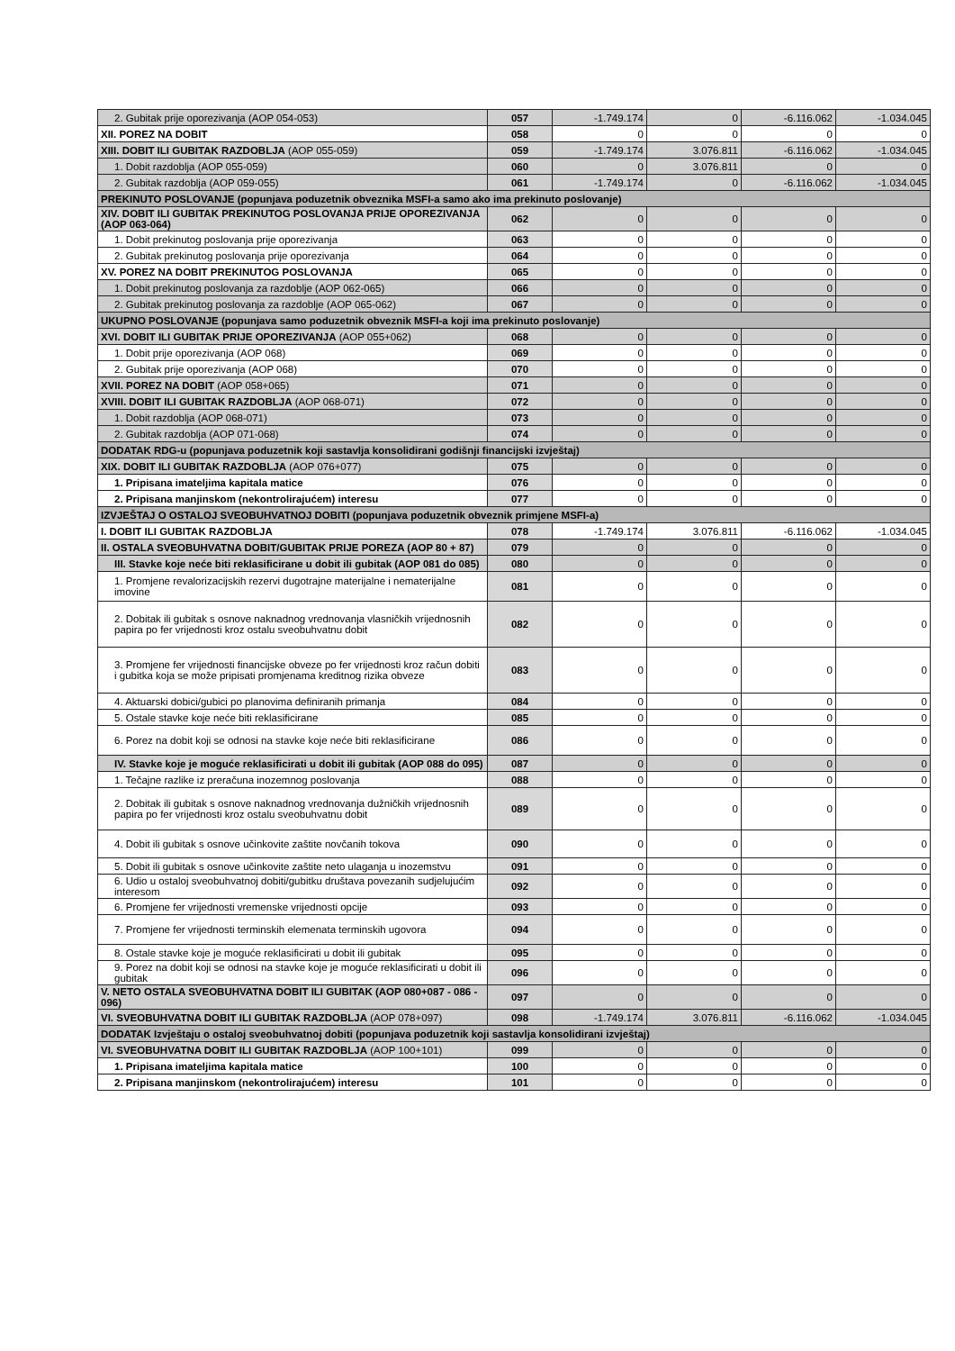| 2. Gubitak prije oporezivanja (AOP 054-053) | 057 | -1.749.174 | 0 | -6.116.062 | -1.034.045 |
| XII. POREZ NA DOBIT | 058 | 0 | 0 | 0 | 0 |
| XIII. DOBIT ILI GUBITAK RAZDOBLJA (AOP 055-059) | 059 | -1.749.174 | 3.076.811 | -6.116.062 | -1.034.045 |
| 1. Dobit razdoblja (AOP 055-059) | 060 | 0 | 3.076.811 | 0 | 0 |
| 2. Gubitak razdoblja (AOP 059-055) | 061 | -1.749.174 | 0 | -6.116.062 | -1.034.045 |
| PREKINUTO POSLOVANJE (popunjava poduzetnik obveznika MSFI-a samo ako ima prekinuto poslovanje) | | | | | |
| XIV. DOBIT ILI GUBITAK PREKINUTOG POSLOVANJA PRIJE OPOREZIVANJA (AOP 063-064) | 062 | 0 | 0 | 0 | 0 |
| 1. Dobit prekinutog poslovanja prije oporezivanja | 063 | 0 | 0 | 0 | 0 |
| 2. Gubitak prekinutog poslovanja prije oporezivanja | 064 | 0 | 0 | 0 | 0 |
| XV. POREZ NA DOBIT PREKINUTOG POSLOVANJA | 065 | 0 | 0 | 0 | 0 |
| 1. Dobit prekinutog poslovanja za razdoblje (AOP 062-065) | 066 | 0 | 0 | 0 | 0 |
| 2. Gubitak prekinutog poslovanja za razdoblje (AOP 065-062) | 067 | 0 | 0 | 0 | 0 |
| UKUPNO POSLOVANJE (popunjava samo poduzetnik obveznik MSFI-a koji ima prekinuto poslovanje) | | | | | |
| XVI. DOBIT ILI GUBITAK PRIJE OPOREZIVANJA (AOP 055+062) | 068 | 0 | 0 | 0 | 0 |
| 1. Dobit prije oporezivanja (AOP 068) | 069 | 0 | 0 | 0 | 0 |
| 2. Gubitak prije oporezivanja (AOP 068) | 070 | 0 | 0 | 0 | 0 |
| XVII. POREZ NA DOBIT (AOP 058+065) | 071 | 0 | 0 | 0 | 0 |
| XVIII. DOBIT ILI GUBITAK RAZDOBLJA (AOP 068-071) | 072 | 0 | 0 | 0 | 0 |
| 1. Dobit razdoblja (AOP 068-071) | 073 | 0 | 0 | 0 | 0 |
| 2. Gubitak razdoblja (AOP 071-068) | 074 | 0 | 0 | 0 | 0 |
| DODATAK RDG-u (popunjava poduzetnik koji sastavlja konsolidirani godišnji financijski izvještaj) | | | | | |
| XIX. DOBIT ILI GUBITAK RAZDOBLJA (AOP 076+077) | 075 | 0 | 0 | 0 | 0 |
| 1. Pripisana imateljima kapitala matice | 076 | 0 | 0 | 0 | 0 |
| 2. Pripisana manjinskom (nekontrolirajućem) interesu | 077 | 0 | 0 | 0 | 0 |
| IZVJEŠTAJ O OSTALOJ SVEOBUHVATNOJ DOBITI (popunjava poduzetnik obveznik primjene MSFI-a) | | | | | |
| I. DOBIT ILI GUBITAK RAZDOBLJA | 078 | -1.749.174 | 3.076.811 | -6.116.062 | -1.034.045 |
| II. OSTALA SVEOBUHVATNA DOBIT/GUBITAK PRIJE POREZA (AOP 80 + 87) | 079 | 0 | 0 | 0 | 0 |
| III. Stavke koje neće biti reklasificirane u dobit ili gubitak (AOP 081 do 085) | 080 | 0 | 0 | 0 | 0 |
| 1. Promjene revalorizacijskih rezervi dugotrajne materijalne i nematerijalne imovine | 081 | 0 | 0 | 0 | 0 |
| 2. Dobitak ili gubitak s osnove naknadnog vrednovanja vlasničkih vrijednosnih papira po fer vrijednosti kroz ostalu sveobuhvatnu dobit | 082 | 0 | 0 | 0 | 0 |
| 3. Promjene fer vrijednosti financijske obveze po fer vrijednosti kroz račun dobiti i gubitka koja se može pripisati promjenama kreditnog rizika obveze | 083 | 0 | 0 | 0 | 0 |
| 4. Aktuarski dobici/gubici po planovima definiranih primanja | 084 | 0 | 0 | 0 | 0 |
| 5. Ostale stavke koje neće biti reklasificirane | 085 | 0 | 0 | 0 | 0 |
| 6. Porez na dobit koji se odnosi na stavke koje neće biti reklasificirane | 086 | 0 | 0 | 0 | 0 |
| IV. Stavke koje je moguće reklasificirati u dobit ili gubitak (AOP 088 do 095) | 087 | 0 | 0 | 0 | 0 |
| 1. Tečajne razlike iz preračuna inozemnog poslovanja | 088 | 0 | 0 | 0 | 0 |
| 2. Dobitak ili gubitak s osnove naknadnog vrednovanja dužničkih vrijednosnih papira po fer vrijednosti kroz ostalu sveobuhvatnu dobit | 089 | 0 | 0 | 0 | 0 |
| 4. Dobit ili gubitak s osnove učinkovite zaštite novčanih tokova | 090 | 0 | 0 | 0 | 0 |
| 5. Dobit ili gubitak s osnove učinkovite zaštite neto ulaganja u inozemstvu | 091 | 0 | 0 | 0 | 0 |
| 6. Udio u ostaloj sveobuhvatnoj dobiti/gubitku društava povezanih sudjelujućim interesom | 092 | 0 | 0 | 0 | 0 |
| 6. Promjene fer vrijednosti vremenske vrijednosti opcije | 093 | 0 | 0 | 0 | 0 |
| 7. Promjene fer vrijednosti terminskih elemenata terminskih ugovora | 094 | 0 | 0 | 0 | 0 |
| 8. Ostale stavke koje je moguće reklasificirati u dobit ili gubitak | 095 | 0 | 0 | 0 | 0 |
| 9. Porez na dobit koji se odnosi na stavke koje je moguće reklasificirati u dobit ili gubitak | 096 | 0 | 0 | 0 | 0 |
| V. NETO OSTALA SVEOBUHVATNA DOBIT ILI GUBITAK (AOP 080+087 - 086 - 096) | 097 | 0 | 0 | 0 | 0 |
| VI. SVEOBUHVATNA DOBIT ILI GUBITAK RAZDOBLJA (AOP 078+097) | 098 | -1.749.174 | 3.076.811 | -6.116.062 | -1.034.045 |
| DODATAK Izvještaju o ostaloj sveobuhvatnoj dobiti (popunjava poduzetnik koji sastavlja konsolidirani izvještaj) | | | | | |
| VI. SVEOBUHVATNA DOBIT ILI GUBITAK RAZDOBLJA (AOP 100+101) | 099 | 0 | 0 | 0 | 0 |
| 1. Pripisana imateljima kapitala matice | 100 | 0 | 0 | 0 | 0 |
| 2. Pripisana manjinskom (nekontrolirajućem) interesu | 101 | 0 | 0 | 0 | 0 |